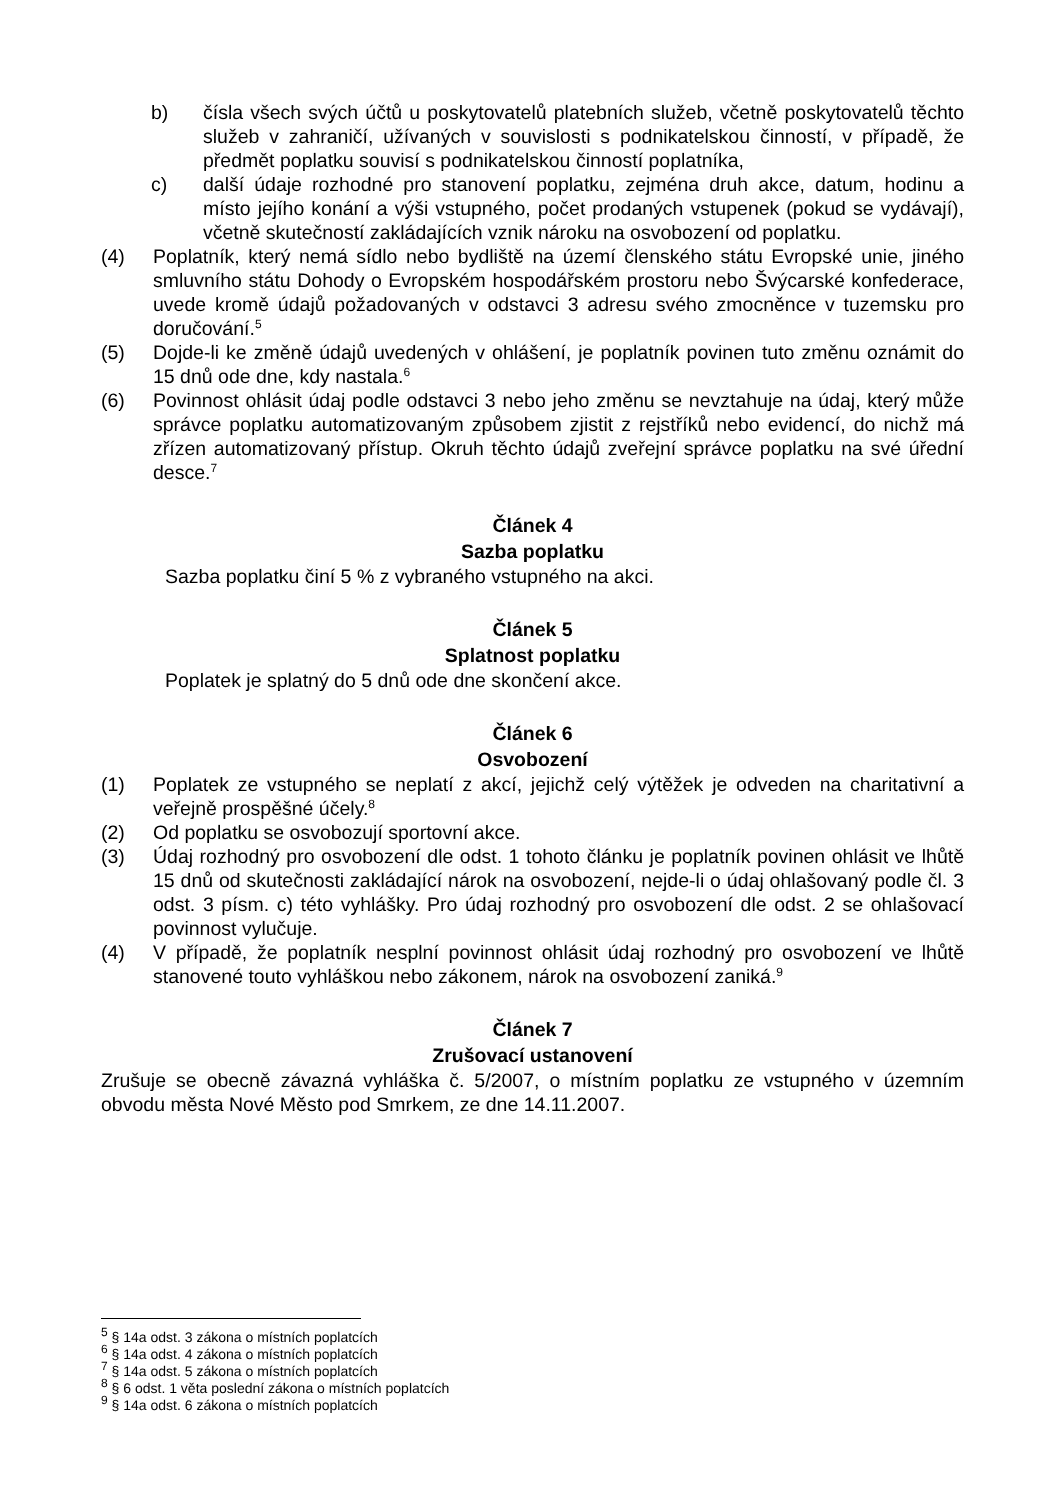b) čísla všech svých účtů u poskytovatelů platebních služeb, včetně poskytovatelů těchto služeb v zahraničí, užívaných v souvislosti s podnikatelskou činností, v případě, že předmět poplatku souvisí s podnikatelskou činností poplatníka,
c) další údaje rozhodné pro stanovení poplatku, zejména druh akce, datum, hodinu a místo jejího konání a výši vstupného, počet prodaných vstupenek (pokud se vydávají), včetně skutečností zakládajících vznik nároku na osvobození od poplatku.
(4) Poplatník, který nemá sídlo nebo bydliště na území členského státu Evropské unie, jiného smluvního státu Dohody o Evropském hospodářském prostoru nebo Švýcarské konfederace, uvede kromě údajů požadovaných v odstavci 3 adresu svého zmocněnce v tuzemsku pro doručování.<sup>5</sup>
(5) Dojde-li ke změně údajů uvedených v ohlášení, je poplatník povinen tuto změnu oznámit do 15 dnů ode dne, kdy nastala.<sup>6</sup>
(6) Povinnost ohlásit údaj podle odstavci 3 nebo jeho změnu se nevztahuje na údaj, který může správce poplatku automatizovaným způsobem zjistit z rejstříků nebo evidencí, do nichž má zřízen automatizovaný přístup. Okruh těchto údajů zveřejní správce poplatku na své úřední desce.<sup>7</sup>
Článek 4
Sazba poplatku
Sazba poplatku činí 5 % z vybraného vstupného na akci.
Článek 5
Splatnost poplatku
Poplatek je splatný do 5 dnů ode dne skončení akce.
Článek 6
Osvobození
(1) Poplatek ze vstupného se neplatí z akcí, jejichž celý výtěžek je odveden na charitativní a veřejně prospěšné účely.<sup>8</sup>
(2) Od poplatku se osvobozují sportovní akce.
(3) Údaj rozhodný pro osvobození dle odst. 1 tohoto článku je poplatník povinen ohlásit ve lhůtě 15 dnů od skutečnosti zakládající nárok na osvobození, nejde-li o údaj ohlašovaný podle čl. 3 odst. 3 písm. c) této vyhlášky. Pro údaj rozhodný pro osvobození dle odst. 2 se ohlašovací povinnost vylučuje.
(4) V případě, že poplatník nesplní povinnost ohlásit údaj rozhodný pro osvobození ve lhůtě stanovené touto vyhláškou nebo zákonem, nárok na osvobození zaniká.<sup>9</sup>
Článek 7
Zrušovací ustanovení
Zrušuje se obecně závazná vyhláška č. 5/2007, o místním poplatku ze vstupného v územním obvodu města Nové Město pod Smrkem, ze dne 14.11.2007.
<sup>5</sup> § 14a odst. 3 zákona o místních poplatcích
<sup>6</sup> § 14a odst. 4 zákona o místních poplatcích
<sup>7</sup> § 14a odst. 5 zákona o místních poplatcích
<sup>8</sup> § 6 odst. 1 věta poslední zákona o místních poplatcích
<sup>9</sup> § 14a odst. 6 zákona o místních poplatcích